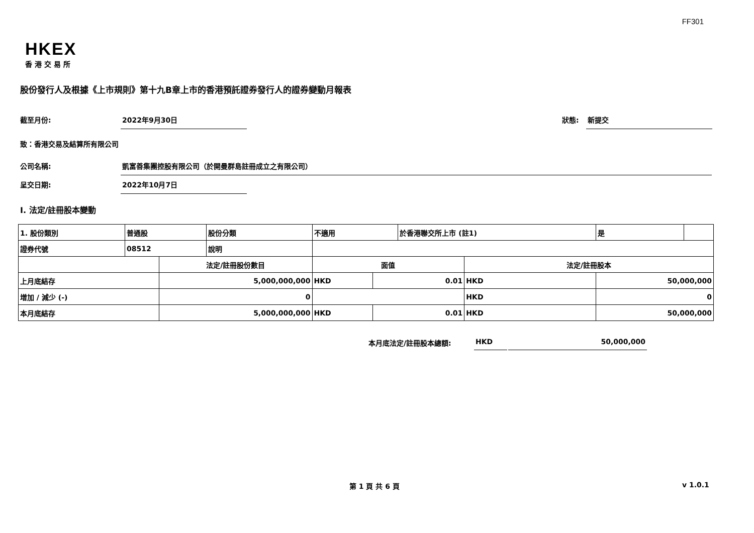FF301
HKEX
香港交易所
股份發行人及根據《上市規則》第十九B章上市的香港預託證券發行人的證券變動月報表
截至月份: 2022年9月30日
狀態: 新提交
致：香港交易及結算所有限公司
公司名稱: 凱富善集團控股有限公司（於開曼群島註冊成立之有限公司）
呈交日期: 2022年10月7日
I. 法定/註冊股本變動
| 1. 股份類別 | 普通股 | | 股份分類 | 不適用 | | 於香港聯交所上市 (註1) | | 是 | |
| 證券代號 | 08512 | | 說明 | | | | | | |
| | | 法定/註冊股份數目 | | 面值 | | | 法定/註冊股本 | | |
| 上月底結存 | | 5,000,000,000 | | HKD | 0.01 | | HKD | 50,000,000 | |
| 增加 / 減少 (-) | | 0 | | | | | HKD | 0 | |
| 本月底結存 | | 5,000,000,000 | | HKD | 0.01 | | HKD | 50,000,000 | |
本月底法定/註冊股本總額: HKD 50,000,000
第 1 頁 共 6 頁 v 1.0.1